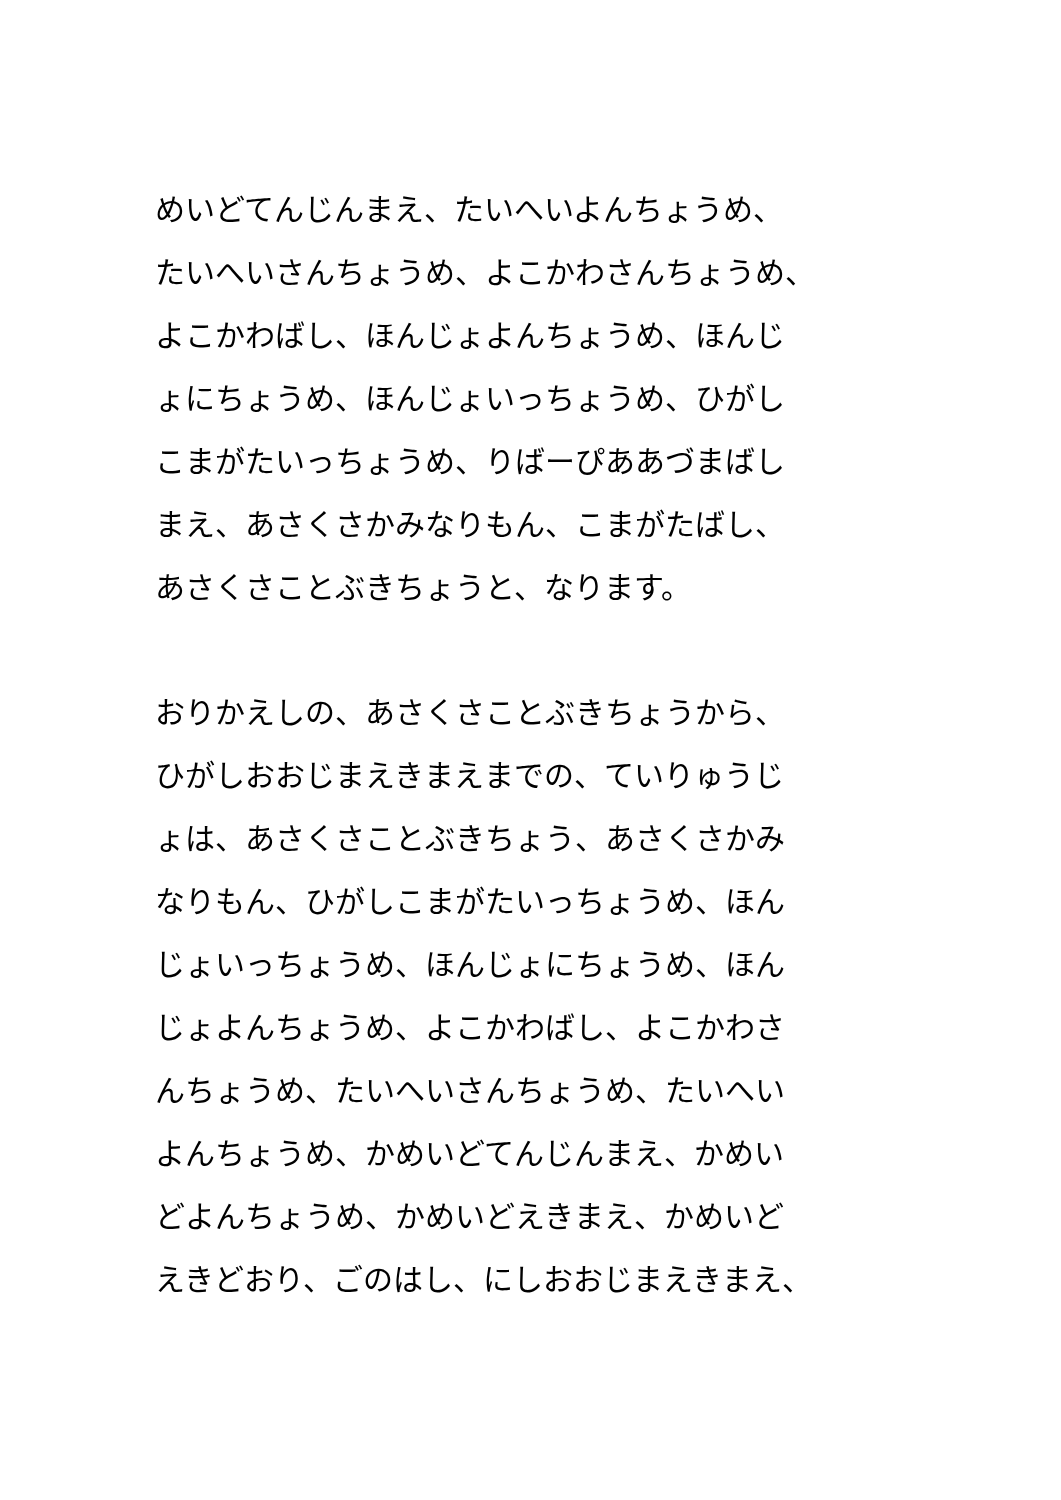めいどてんじんまえ、たいへいよんちょうめ、
たいへいさんちょうめ、よこかわさんちょうめ、
よこかわばし、ほんじょよんちょうめ、ほんじ
ょにちょうめ、ほんじょいっちょうめ、ひがし
こまがたいっちょうめ、りばーぴああづまばし
まえ、あさくさかみなりもん、こまがたばし、
あさくさことぶきちょうと、なります。
おりかえしの、あさくさことぶきちょうから、
ひがしおおじまえきまえまでの、ていりゅうじ
ょは、あさくさことぶきちょう、あさくさかみ
なりもん、ひがしこまがたいっちょうめ、ほん
じょいっちょうめ、ほんじょにちょうめ、ほん
じょよんちょうめ、よこかわばし、よこかわさ
んちょうめ、たいへいさんちょうめ、たいへい
よんちょうめ、かめいどてんじんまえ、かめい
どよんちょうめ、かめいどえきまえ、かめいど
えきどおり、ごのはし、にしおおじまえきまえ、